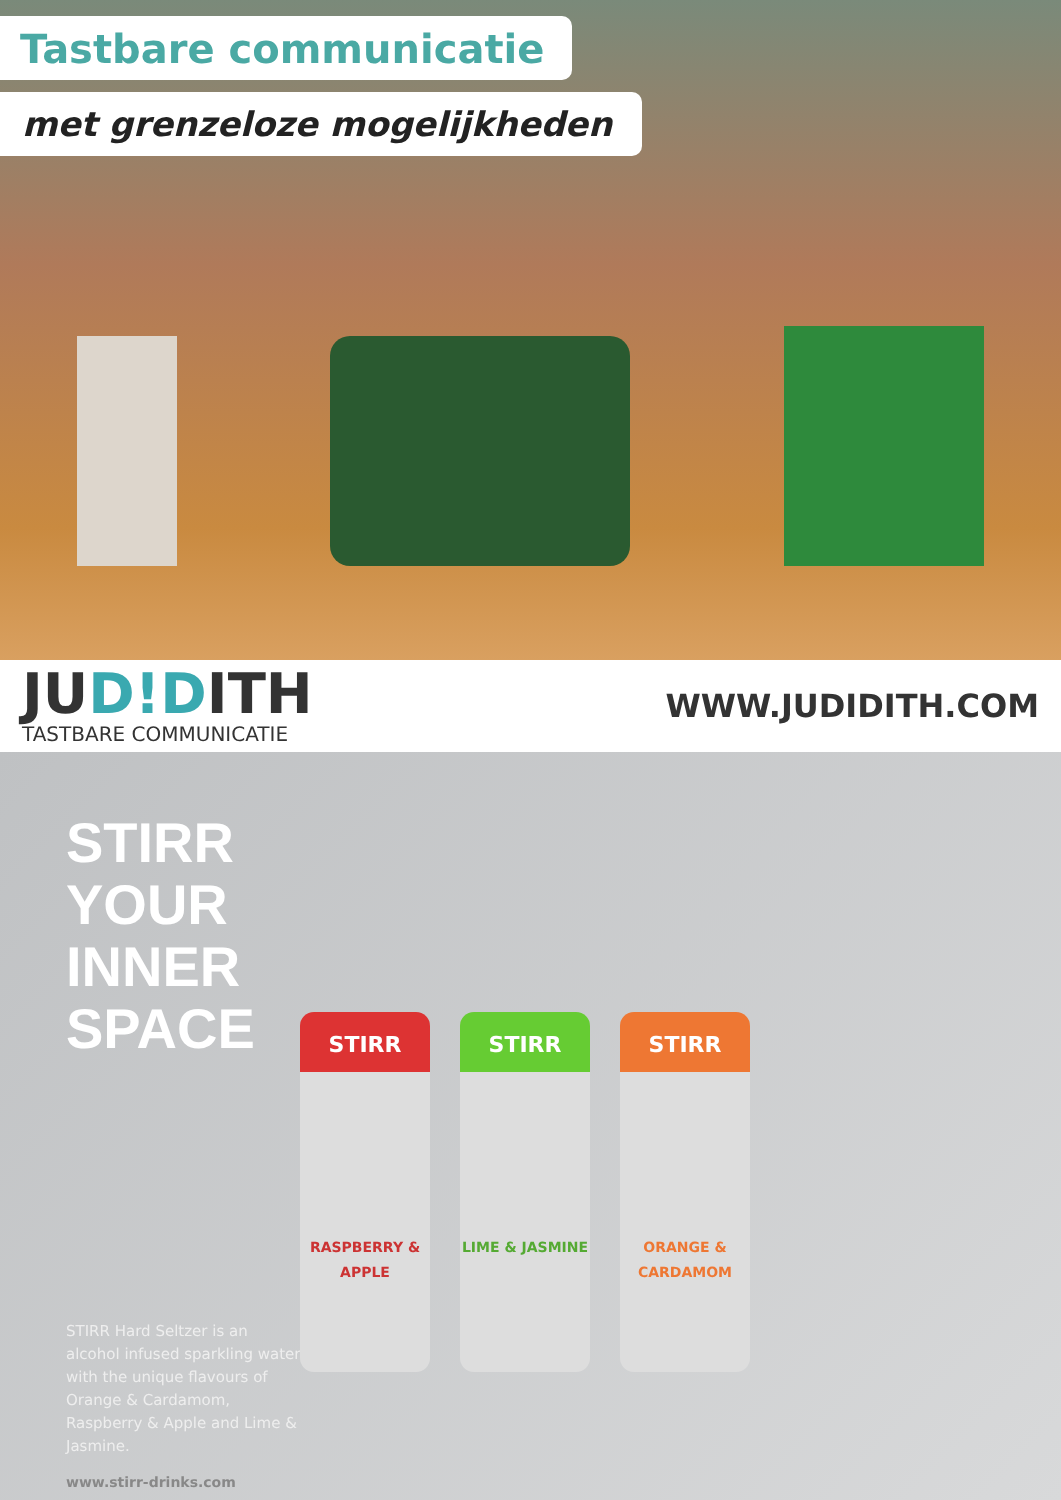Tastbare communicatie
met grenzeloze mogelijkheden
JUD!DITH
TASTBARE COMMUNICATIE
WWW.JUDIDITH.COM
STIRR
YOUR
INNER
SPACE
STIRR
RASPBERRY & APPLE
STIRR
LIME & JASMINE
STIRR
ORANGE & CARDAMOM
STIRR Hard Seltzer is an alcohol infused sparkling water with the unique flavours of Orange & Cardamom, Raspberry & Apple and Lime & Jasmine.
www.stirr-drinks.com